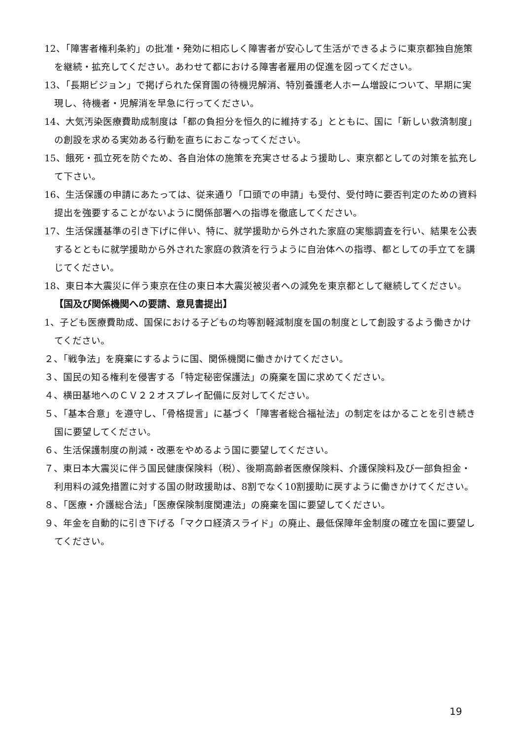12、「障害者権利条約」の批准・発効に相応しく障害者が安心して生活ができるように東京都独自施策を継続・拡充してください。あわせて都における障害者雇用の促進を図ってください。
13、「長期ビジョン」で掲げられた保育園の待機児解消、特別養護老人ホーム増設について、早期に実現し、待機者・児解消を早急に行ってください。
14、大気汚染医療費助成制度は「都の負担分を恒久的に維持する」とともに、国に「新しい救済制度」の創設を求める実効ある行動を直ちにおこなってください。
15、餓死・孤立死を防ぐため、各自治体の施策を充実させるよう援助し、東京都としての対策を拡充して下さい。
16、生活保護の申請にあたっては、従来通り「口頭での申請」も受付、受付時に要否判定のための資料提出を強要することがないように関係部署への指導を徹底してください。
17、生活保護基準の引き下げに伴い、特に、就学援助から外された家庭の実態調査を行い、結果を公表するとともに就学援助から外された家庭の救済を行うように自治体への指導、都としての手立てを講じてください。
18、東日本大震災に伴う東京在住の東日本大震災被災者への減免を東京都として継続してください。
【国及び関係機関への要請、意見書提出】
1、子ども医療費助成、国保における子どもの均等割軽減制度を国の制度として創設するよう働きかけてください。
２、「戦争法」を廃棄にするように国、関係機関に働きかけてください。
３、国民の知る権利を侵害する「特定秘密保護法」の廃棄を国に求めてください。
４、横田基地へのＣＶ２２オスプレイ配備に反対してください。
５、「基本合意」を遵守し、「骨格提言」に基づく「障害者総合福祉法」の制定をはかることを引き続き国に要望してください。
６、生活保護制度の削減・改悪をやめるよう国に要望してください。
７、東日本大震災に伴う国民健康保険料（税）、後期高齢者医療保険料、介護保険料及び一部負担金・利用料の減免措置に対する国の財政援助は、8割でなく10割援助に戻すように働きかけてください。
８、「医療・介護総合法」「医療保険制度関連法」の廃棄を国に要望してください。
９、年金を自動的に引き下げる「マクロ経済スライド」の廃止、最低保障年金制度の確立を国に要望してください。
19